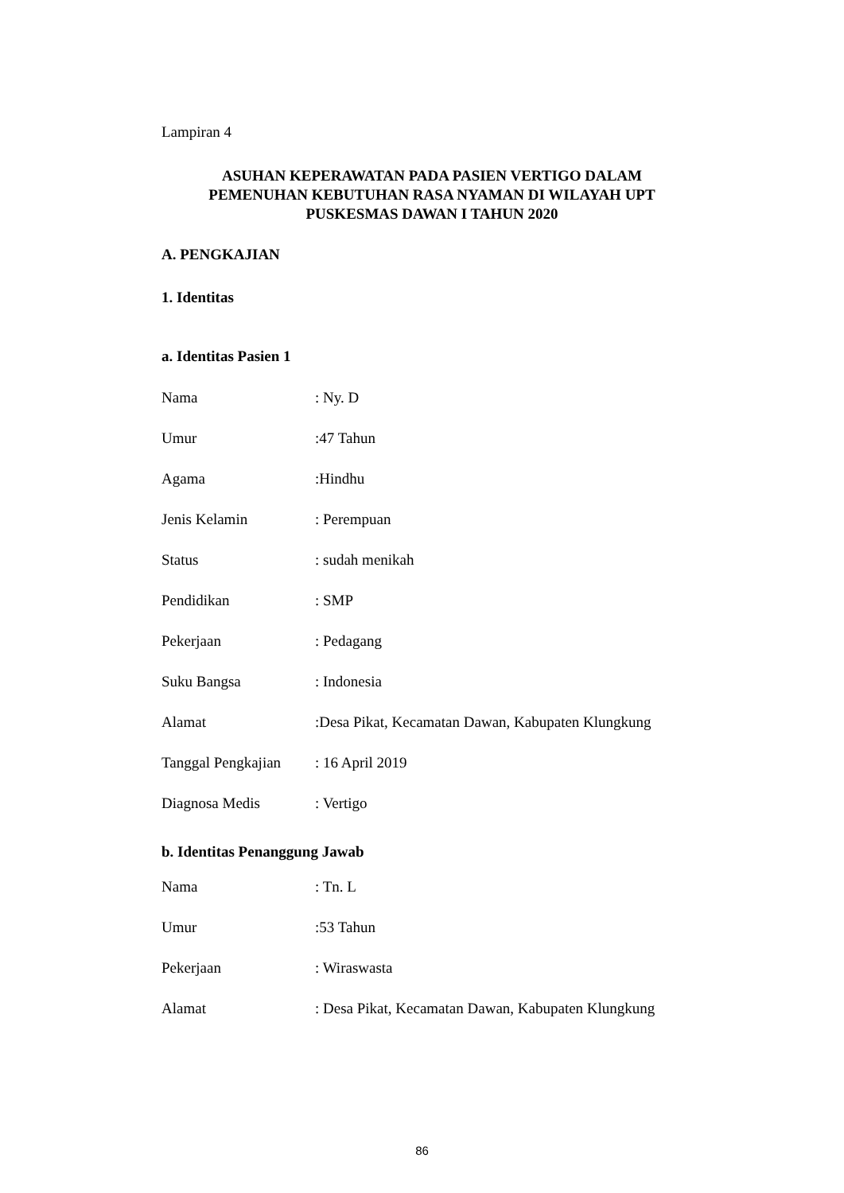Lampiran 4
ASUHAN KEPERAWATAN PADA PASIEN VERTIGO DALAM
PEMENUHAN KEBUTUHAN RASA NYAMAN DI WILAYAH UPT
PUSKESMAS DAWAN I TAHUN 2020
A. PENGKAJIAN
1. Identitas
a. Identitas Pasien 1
Nama: Ny. D
Umur:47 Tahun
Agama:Hindhu
Jenis Kelamin: Perempuan
Status: sudah menikah
Pendidikan: SMP
Pekerjaan: Pedagang
Suku Bangsa: Indonesia
Alamat:Desa Pikat, Kecamatan Dawan, Kabupaten Klungkung
Tanggal Pengkajian: 16 April 2019
Diagnosa Medis: Vertigo
b. Identitas Penanggung Jawab
Nama: Tn. L
Umur:53 Tahun
Pekerjaan: Wiraswasta
Alamat: Desa Pikat, Kecamatan Dawan, Kabupaten Klungkung
86